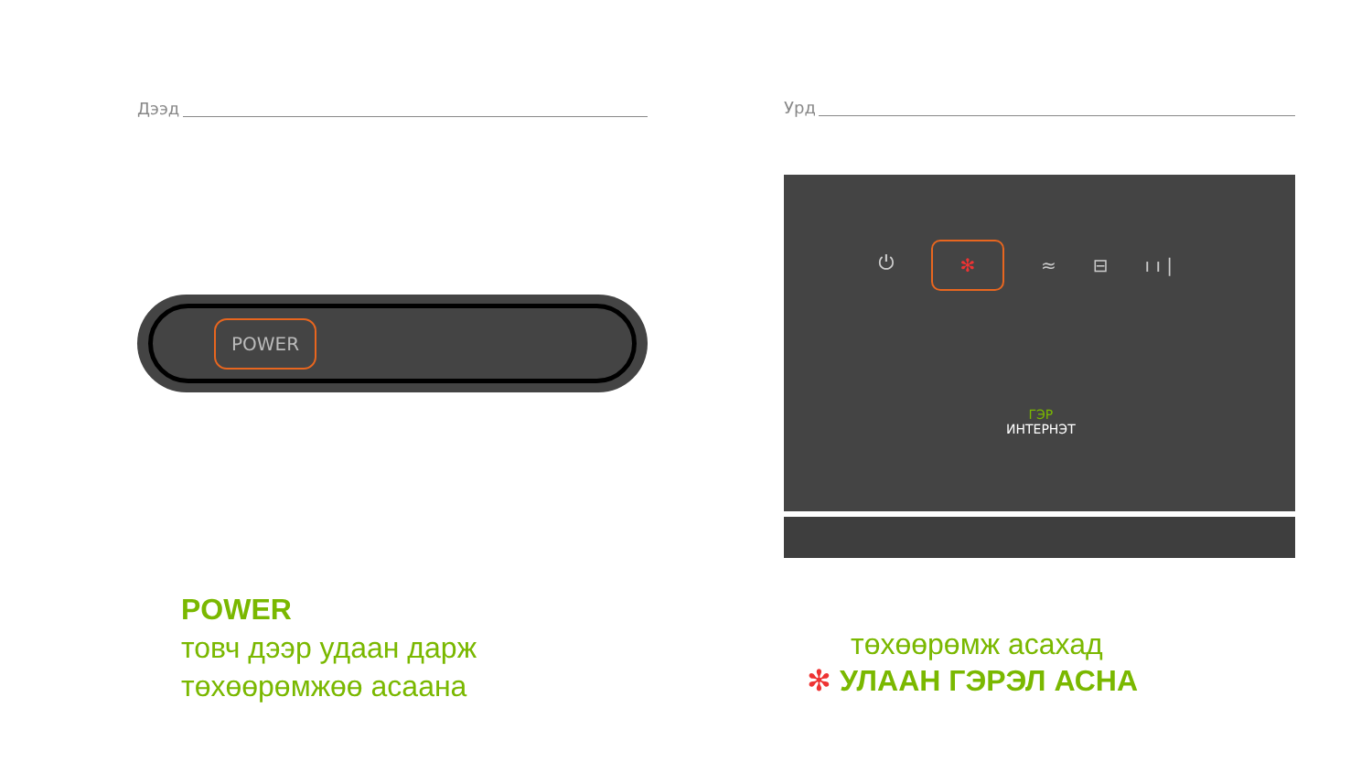Дээд Урд
POWER
⏻
✻
≈ ⊟ ı ı |
ГЭР
ИНТЕРНЭТ
POWER
товч дээр удаан дарж
төхөөрөмжөө асаана
төхөөрөмж асахад
✻ УЛААН ГЭРЭЛ АСНА